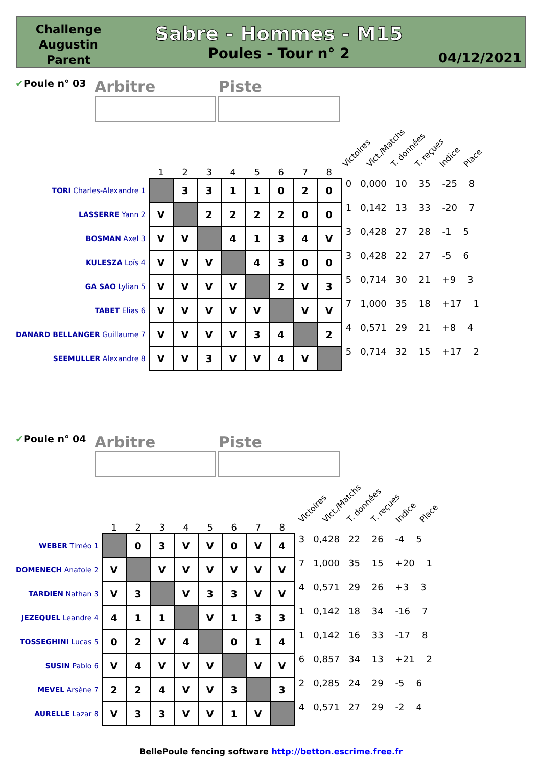Challenge Augustin Parent
Sabre - Hommes - M15
Poules - Tour n° 2
04/12/2021
✔Poule n° 03
Arbitre Piste
Victoires Vict./Matchs T. données T. reçues Indice Place
| | 1 | 2 | 3 | 4 | 5 | 6 | 7 | 8 | |
| --- | --- | --- | --- | --- | --- | --- | --- | --- | --- |
| TORI Charles-Alexandre 1 | | 3 | 3 | 1 | 1 | 0 | 2 | 0 | 0 0,000 10 35 -25 8 |
| LASSERRE Yann 2 | V | | 2 | 2 | 2 | 2 | 0 | 0 | 1 0,142 13 33 -20 7 |
| BOSMAN Axel 3 | V | V | | 4 | 1 | 3 | 4 | V | 3 0,428 27 28 -1 5 |
| KULESZA Loïs 4 | V | V | V | | 4 | 3 | 0 | 0 | 3 0,428 22 27 -5 6 |
| GA SAO Lylian 5 | V | V | V | V | | 2 | V | 3 | 5 0,714 30 21 +9 3 |
| TABET Elias 6 | V | V | V | V | V | | V | V | 7 1,000 35 18 +17 1 |
| DANARD BELLANGER Guillaume 7 | V | V | V | V | 3 | 4 | | 2 | 4 0,571 29 21 +8 4 |
| SEEMULLER Alexandre 8 | V | V | 3 | V | V | 4 | V | | 5 0,714 32 15 +17 2 |
✔Poule n° 04
Arbitre Piste
Victoires Vict./Matchs T. données T. reçues Indice Place
| | 1 | 2 | 3 | 4 | 5 | 6 | 7 | 8 | |
| --- | --- | --- | --- | --- | --- | --- | --- | --- | --- |
| WEBER Timéo 1 | | 0 | 3 | V | V | 0 | V | 4 | 3 0,428 22 26 -4 5 |
| DOMENECH Anatole 2 | V | | V | V | V | V | V | V | 7 1,000 35 15 +20 1 |
| TARDIEN Nathan 3 | V | 3 | | V | 3 | 3 | V | V | 4 0,571 29 26 +3 3 |
| JEZEQUEL Leandre 4 | 4 | 1 | 1 | | V | 1 | 3 | 3 | 1 0,142 18 34 -16 7 |
| TOSSEGHINI Lucas 5 | 0 | 2 | V | 4 | | 0 | 1 | 4 | 1 0,142 16 33 -17 8 |
| SUSIN Pablo 6 | V | 4 | V | V | V | | V | V | 6 0,857 34 13 +21 2 |
| MEVEL Arsène 7 | 2 | 2 | 4 | V | V | 3 | | 3 | 2 0,285 24 29 -5 6 |
| AURELLE Lazar 8 | V | 3 | 3 | V | V | 1 | V | | 4 0,571 27 29 -2 4 |
BellePoule fencing software http://betton.escrime.free.fr